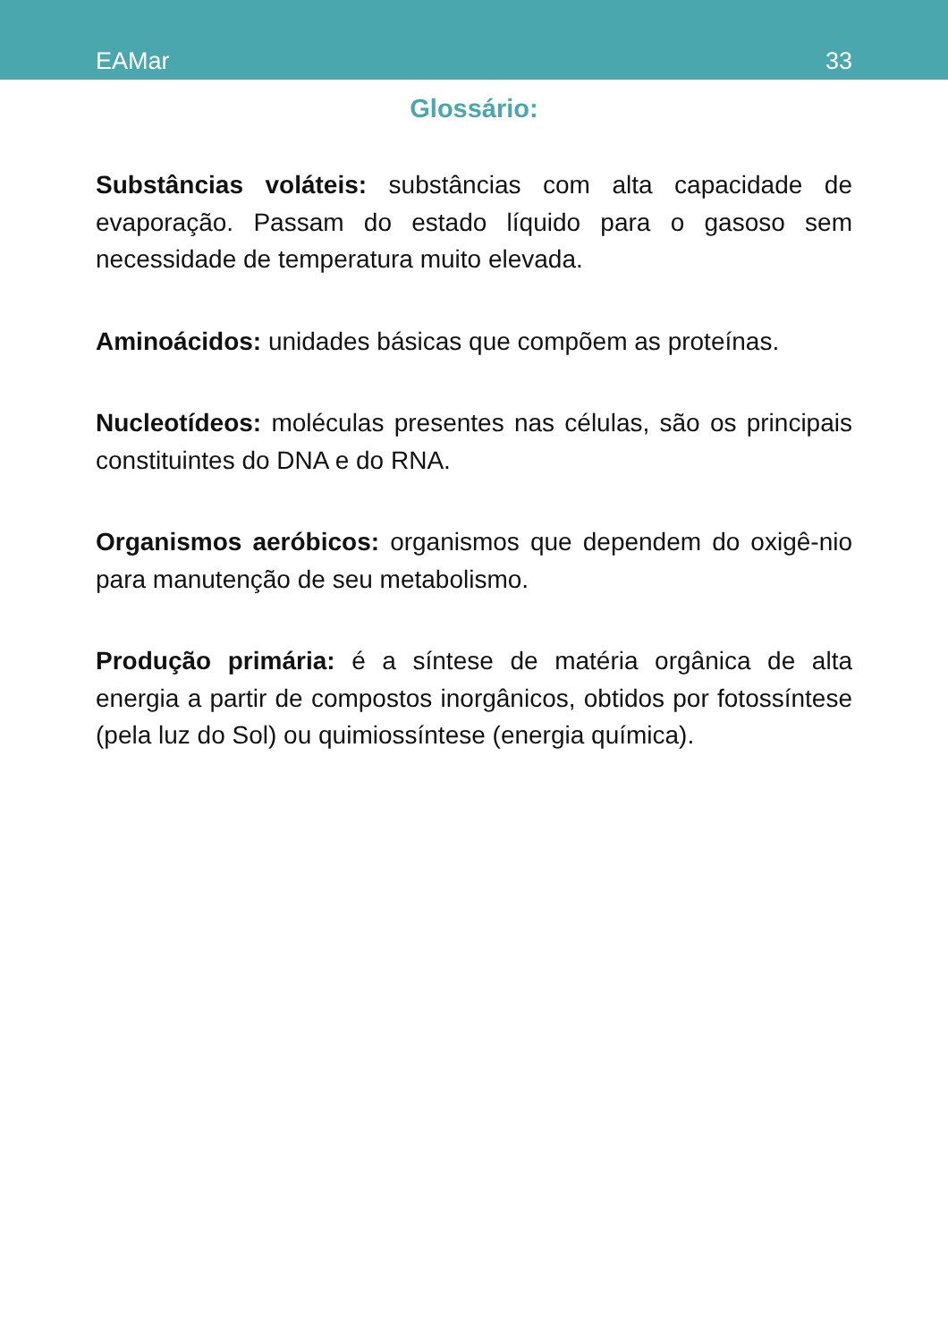EAMar 33
Glossário:
Substâncias voláteis: substâncias com alta capacidade de evaporação. Passam do estado líquido para o gasoso sem necessidade de temperatura muito elevada.
Aminoácidos: unidades básicas que compõem as proteínas.
Nucleotídeos: moléculas presentes nas células, são os principais constituintes do DNA e do RNA.
Organismos aeróbicos: organismos que dependem do oxigê-nio para manutenção de seu metabolismo.
Produção primária: é a síntese de matéria orgânica de alta energia a partir de compostos inorgânicos, obtidos por fotossíntese (pela luz do Sol) ou quimiossíntese (energia química).